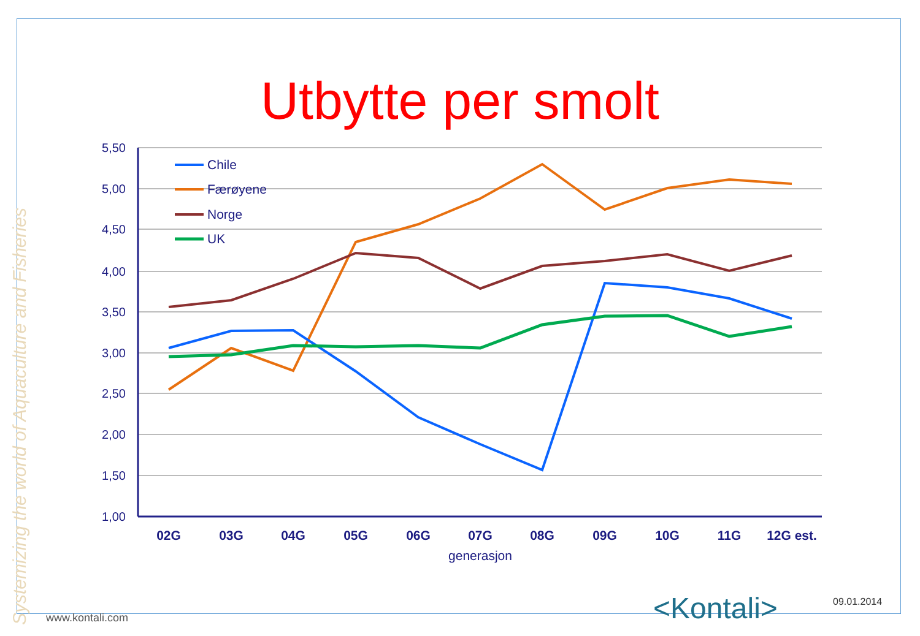Systemizing the world of Aquaculture and Fisheries
Utbytte per smolt
5,50
5,00
4,50
4,00
3,50
3,00
2,50
2,00
1,50
1,00
02G
03G
04G
05G
06G
07G
08G
09G
10G
11G
12G est.
generasjon
Chile
Færøyene
Norge
UK
<Kontali> 09.01.2014
www.kontali.com